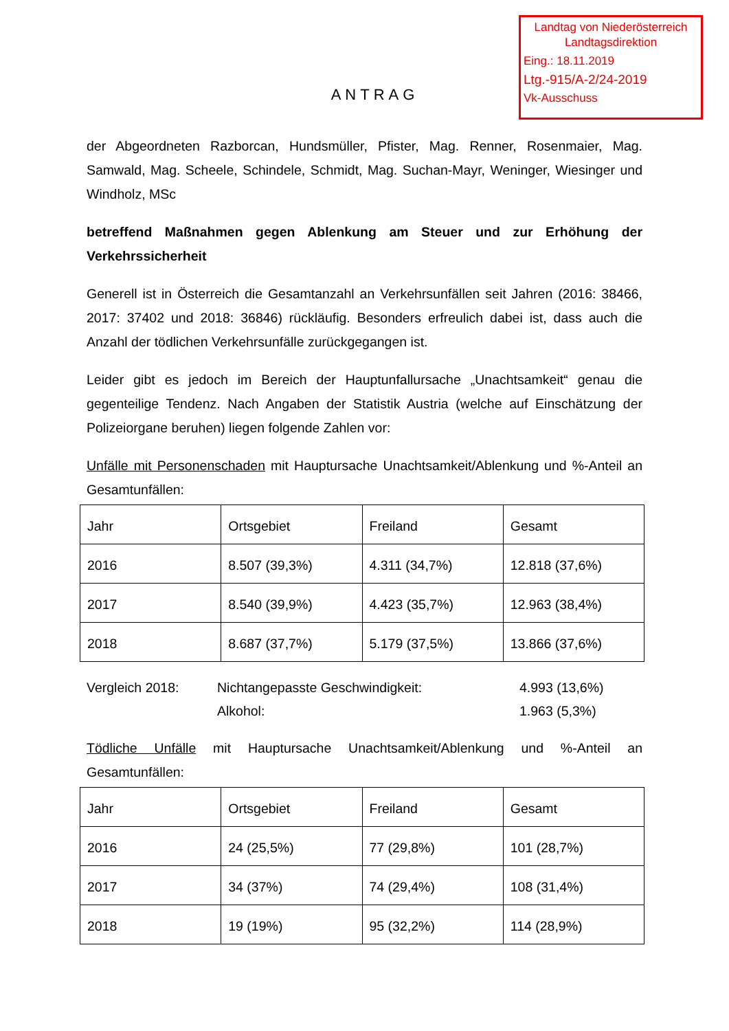Landtag von Niederösterreich
Landtagsdirektion
Eing.: 18.11.2019
Ltg.-915/A-2/24-2019
Vk-Ausschuss
ANTRAG
der Abgeordneten Razborcan, Hundsmüller, Pfister, Mag. Renner, Rosenmaier, Mag. Samwald, Mag. Scheele, Schindele, Schmidt, Mag. Suchan-Mayr, Weninger, Wiesinger und Windholz, MSc
betreffend Maßnahmen gegen Ablenkung am Steuer und zur Erhöhung der Verkehrssicherheit
Generell ist in Österreich die Gesamtanzahl an Verkehrsunfällen seit Jahren (2016: 38466, 2017: 37402 und 2018: 36846) rückläufig. Besonders erfreulich dabei ist, dass auch die Anzahl der tödlichen Verkehrsunfälle zurückgegangen ist.
Leider gibt es jedoch im Bereich der Hauptunfallursache „Unachtsamkeit“ genau die gegenteilige Tendenz. Nach Angaben der Statistik Austria (welche auf Einschätzung der Polizeiorgane beruhen) liegen folgende Zahlen vor:
Unfälle mit Personenschaden mit Hauptursache Unachtsamkeit/Ablenkung und %-Anteil an Gesamtunfällen:
| Jahr | Ortsgebiet | Freiland | Gesamt |
| 2016 | 8.507 (39,3%) | 4.311 (34,7%) | 12.818 (37,6%) |
| 2017 | 8.540 (39,9%) | 4.423 (35,7%) | 12.963 (38,4%) |
| 2018 | 8.687 (37,7%) | 5.179 (37,5%) | 13.866 (37,6%) |
| Vergleich 2018: | Nichtangepasste Geschwindigkeit: | 4.993 (13,6%) |
| | Alkohol: | 1.963 (5,3%) |
Tödliche Unfälle mit Hauptursache Unachtsamkeit/Ablenkung und %-Anteil an Gesamtunfällen:
| Jahr | Ortsgebiet | Freiland | Gesamt |
| 2016 | 24 (25,5%) | 77 (29,8%) | 101 (28,7%) |
| 2017 | 34 (37%) | 74 (29,4%) | 108 (31,4%) |
| 2018 | 19 (19%) | 95 (32,2%) | 114 (28,9%) |